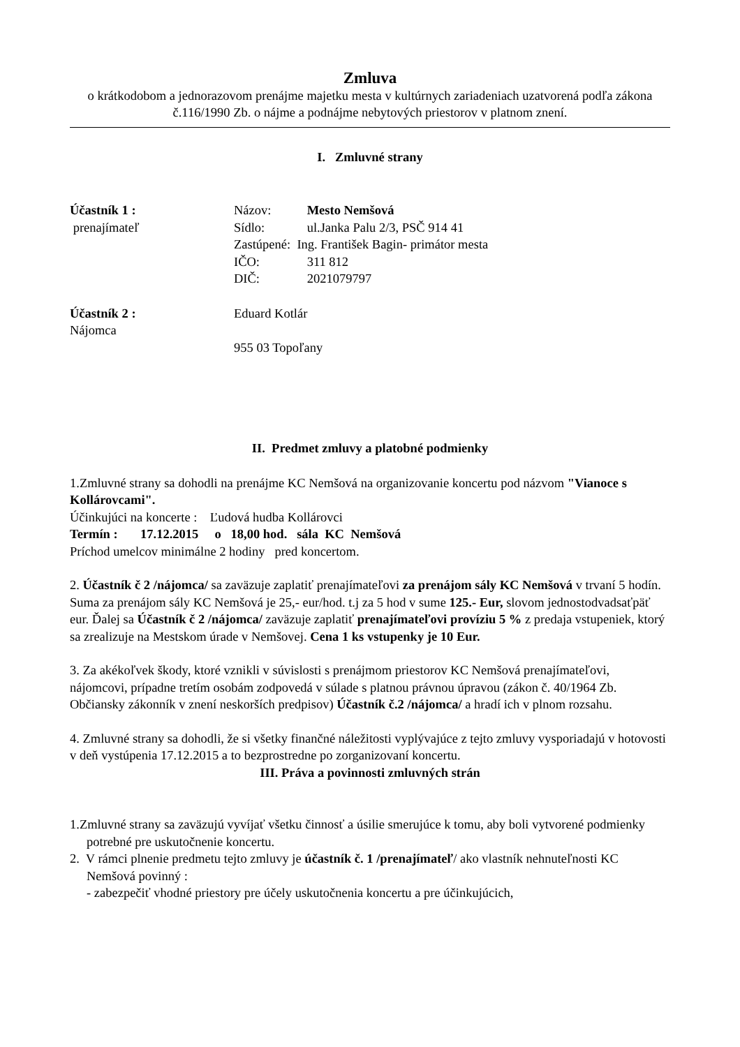Zmluva
o krátkodobom a jednorazovom prenájme majetku mesta v kultúrnych zariadeniach uzatvorená podľa zákona č.116/1990 Zb. o nájme a podnájme nebytových priestorov v platnom znení.
I. Zmluvné strany
Účastník 1 :
prenajímateľ
Názov: Mesto Nemšová
Sídlo: ul.Janka Palu 2/3, PSČ 914 41
Zastúpené: Ing. František Bagin- primátor mesta
IČO: 311 812
DIČ: 2021079797
Účastník 2 :
Nájomca
Eduard Kotlár
955 03 Topoľany
II. Predmet zmluvy a platobné podmienky
1.Zmluvné strany sa dohodli na prenájme KC Nemšová na organizovanie koncertu pod názvom "Vianoce s Kollárovcami".
Účinkujúci na koncerte : Ľudová hudba Kollárovci
Termín : 17.12.2015 o 18,00 hod. sála KC Nemšová
Príchod umelcov minimálne 2 hodiny pred koncertom.
2. Účastník č 2 /nájomca/ sa zaväzuje zaplatiť prenajímateľovi za prenájom sály KC Nemšová v trvaní 5 hodín. Suma za prenájom sály KC Nemšová je 25,- eur/hod. t.j za 5 hod v sume 125.- Eur, slovom jednostodvadsaťpäť eur. Ďalej sa Účastník č 2 /nájomca/ zaväzuje zaplatiť prenajímateľovi províziu 5 % z predaja vstupeniek, ktorý sa zrealizuje na Mestskom úrade v Nemšovej. Cena 1 ks vstupenky je 10 Eur.
3. Za akékoľvek škody, ktoré vznikli v súvislosti s prenájmom priestorov KC Nemšová prenajímateľovi, nájomcovi, prípadne tretím osobám zodpovedá v súlade s platnou právnou úpravou (zákon č. 40/1964 Zb. Občiansky zákonník v znení neskorších predpisov) Účastník č.2 /nájomca/ a hradí ich v plnom rozsahu.
4. Zmluvné strany sa dohodli, že si všetky finančné náležitosti vyplývajúce z tejto zmluvy vysporiadajú v hotovosti v deň vystúpenia 17.12.2015 a to bezprostredne po zorganizovaní koncertu.
III. Práva a povinnosti zmluvných strán
1.Zmluvné strany sa zaväzujú vyvíjať všetku činnosť a úsilie smerujúce k tomu, aby boli vytvorené podmienky potrebné pre uskutočnenie koncertu.
2. V rámci plnenie predmetu tejto zmluvy je účastník č. 1 /prenajímateľ/ ako vlastník nehnuteľnosti KC Nemšová povinný :
- zabezpečiť vhodné priestory pre účely uskutočnenia koncertu a pre účinkujúcich,